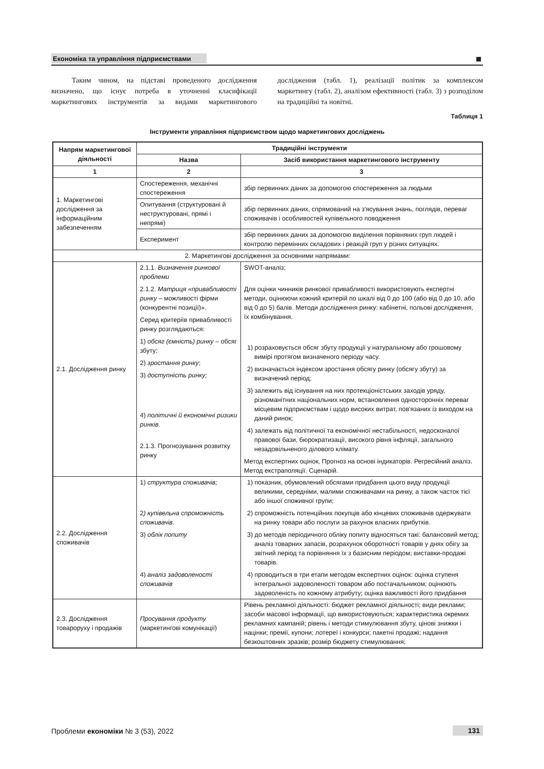Економіка та управління підприємствами
Таким чином, на підставі проведеного дослідження визначено, що існує потреба в уточненні класифікації маркетингових інструментів за видами маркетингового дослідження (табл. 1), реалізації політик за комплексом маркетингу (табл. 2), аналізом ефективності (табл. 3) з розподілом на традиційні та новітні.
Таблиця 1
Інструменти управління підприємством щодо маркетингових досліджень
| Напрям маркетингової діяльності | Традиційні інструменти | |
| --- | --- | --- |
| | Назва | Засіб використання маркетингового інструменту |
| 1 | 2 | 3 |
| 1. Маркетингові дослідження за інформаційним забезпеченням | Спостереження, механічні спостереження | збір первинних даних за допомогою спостереження за людьми |
| | Опитування (структуровані й неструктуровані, прямі і непрямі) | збір первинних даних, спрямований на з'ясування знань, поглядів, переваг споживачів і особливостей купівельного поводження |
| | Експеримент | збір первинних даних за допомогою виділення порівняних груп людей і контролю перемінних складових і реакцій груп у різних ситуаціях. |
| 2. Маркетингові дослідження за основними напрямами: | | |
| 2.1. Дослідження ринку | 2.1.1. Визначення ринкової проблеми 2.1.2. Матриця «привабливості ринку – можливості фірми (конкурентні позиції)». Серед критеріїв привабливості ринку розглядаються: 1) обсяг (ємність) ринку – обсяг збуту; 2) зростання ринку ; 3) доступність ринку; 4) політичні й економічні ризики ринків . 2.1.3. Прогнозування розвитку ринку | SWOT-аналіз; Для оцінки чинників ринкової привабливості використовують експертні методи, оцінюючи кожний критерій по шкалі від 0 до 100 (або від 0 до 10, або від 0 до 5) балів. Методи дослідження ринку: кабінетні, польові дослідження, їх комбінування. 1) розраховується обсяг збуту продукції у натуральному або грошовому вимірі протягом визначеного періоду часу. 2) визначається індексом зростання обсягу ринку (обсягу збуту) за визначений період; 3) залежить від існування на них протекціоністських заходів уряду, різноманітних національних норм, встановлення односторонніх переваг місцевим підприємствам і щодо високих витрат, пов'язаних із виходом на даний ринок; 4) залежать від політичної та економічної нестабільності, недосконалої правової бази, бюрократизації, високого рівня інфляції, загального незадовільненого ділового клімату. Метод експертних оцінок, Прогноз на основі індикаторів. Регресійний аналіз. Метод екстраполяції. Сценарій. |
| 2.2. Дослідження споживачів | 1) структура споживачів; 2 ) купівельна спроможність споживачів. 3) облік попиту 4) аналіз задоволеності споживачів | 1) показник, обумовлений обсягами придбання цього виду продукції великими, середніми, малими споживачами на ринку, а також часток тієї або іншої споживчої групи; 2) спроможність потенційних покупців або кінцевих споживачів одержувати на ринку товари або послуги за рахунок власних прибутків. 3) до методів періодичного обліку попиту відносяться такі: балансовий метод; аналіз товарних запасів, розрахунок оборотності товарів у днях обігу за звітний період та порівняння їх з базисним періодом; виставки-продажі товарів. 4) проводиться в три етапи методом експертних оцінок: оцінка ступеня інтегральної задоволеності товаром або постачальником; оцінюють задоволеність по кожному атрибуту; оцінка важливості його придбання |
| 2.3. Дослідження товароруху і продажів | Просування продукту (маркетингові комунікації) | Рівень рекламної діяльності: бюджет рекламної діяльності; види реклами; засоби масової інформації, що використовуються; характеристика окремих рекламних кампаній; рівень і методи стимулювання збуту, цінові знижки і націнки; премії, купони; лотереї і конкурси; пакетні продажі; надання безкоштовних зразків; розмір бюджету стимулювання; |
Проблеми економіки № 3 (53), 2022 131